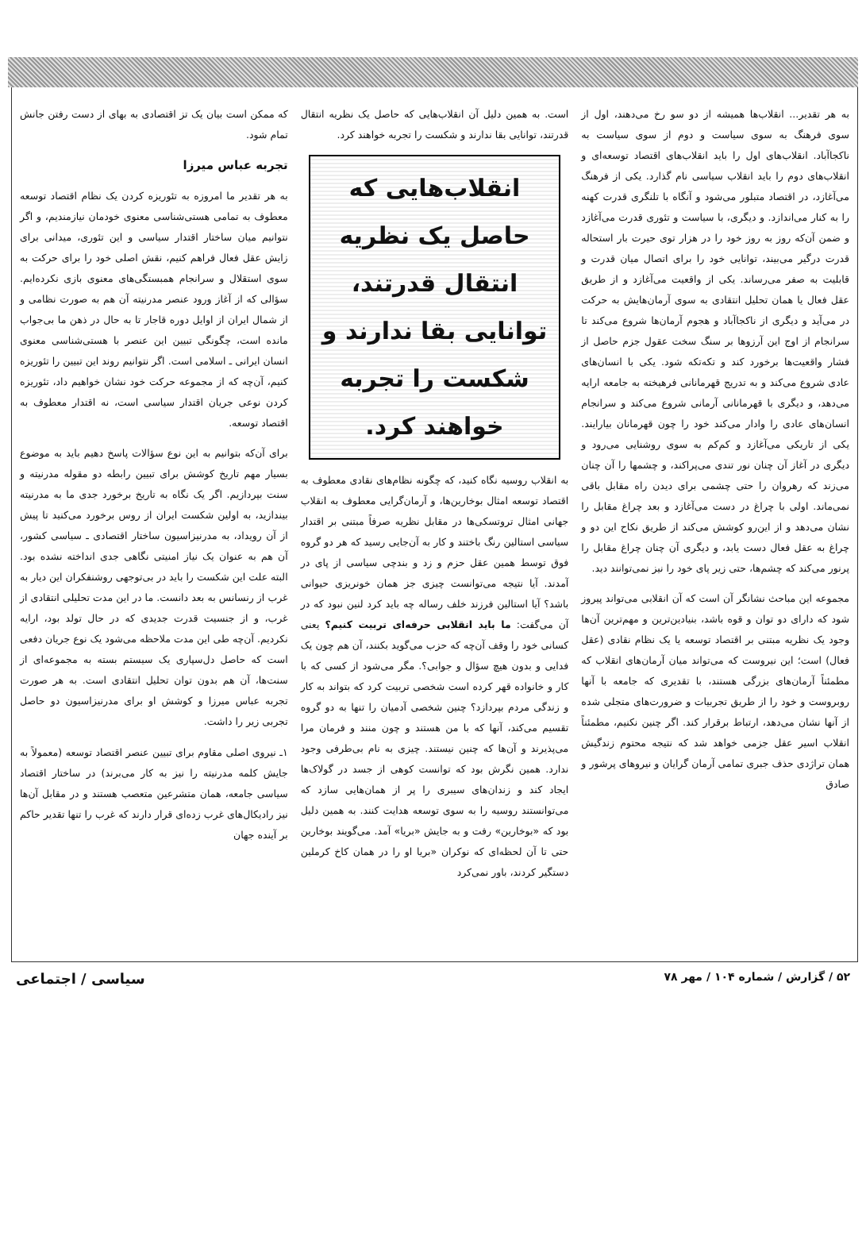به هر تقدیر... انقلاب‌ها همیشه از دو سو رخ می‌دهند، اول از سوی فرهنگ به سوی سیاست و دوم از سوی سیاست به ناکجاآباد. انقلاب‌های اول را باید انقلاب‌های اقتصاد توسعه‌ای و انقلاب‌های دوم را باید انقلاب سیاسی نام گذارد. یکی از فرهنگ می‌آغازد، در اقتصاد متبلور می‌شود و آنگاه با تلنگری قدرت کهنه را به کنار می‌اندازد. و دیگری، با سیاست و تئوری قدرت می‌آغازد و ضمن آن‌که روز به روز خود را در هزار توی حیرت بار استحاله قدرت درگیر می‌بیند، توانایی خود را برای اتصال میان قدرت و قابلیت به صفر می‌رساند. یکی از واقعیت می‌آغازد و از طریق عقل فعال یا همان تحلیل انتقادی به سوی آرمان‌هایش به حرکت در می‌آید و دیگری از ناکجاآباد و هجوم آرمان‌ها شروع می‌کند تا سرانجام از اوج این آرزوها بر سنگ سخت عقول جزم حاصل از فشار واقعیت‌ها برخورد کند و تکه‌تکه شود. یکی با انسان‌های عادی شروع می‌کند و به تدریج قهرمانانی فرهیخته به جامعه ارایه می‌دهد، و دیگری با قهرمانانی آرمانی شروع می‌کند و سرانجام انسان‌های عادی را وادار می‌کند خود را چون قهرمانان بیارایند. یکی از تاریکی می‌آغازد و کم‌کم به سوی روشنایی می‌رود و دیگری در آغاز آن چنان نور تندی می‌پراکند، و چشمها را آن چنان می‌زند که رهروان را حتی چشمی برای دیدن راه مقابل باقی نمی‌ماند. اولی با چراغ در دست می‌آغازد و بعد چراغ مقابل را نشان می‌دهد و از این‌رو کوشش می‌کند از طریق نکاح این دو و چراغ به عقل فعال دست یابد، و دیگری آن چنان چراغ مقابل را پرنور می‌کند که چشم‌ها، حتی زیر پای خود را نیز نمی‌توانند دید.
مجموعه این مباحث نشانگر آن است که آن انقلابی می‌تواند پیروز شود که دارای دو توان و قوه باشد، بنیادین‌ترین و مهم‌ترین آن‌ها وجود یک نظریه مبتنی بر اقتصاد توسعه یا یک نظام نقادی (عقل فعال) است؛ این نیروست که می‌تواند میان آرمان‌های انقلاب که مطمئناً آرمان‌های بزرگی هستند، با تقدیری که جامعه با آنها روبروست و خود را از طریق تجربیات و ضرورت‌های متجلی شده از آنها نشان می‌دهد، ارتباط برقرار کند. اگر چنین نکنیم، مطمئناً انقلاب اسیر عقل جزمی خواهد شد که نتیجه محتوم زندگیش همان تراژدی حذف جبری تمامی آرمان گرایان و نیروهای پرشور و صادق
است. به همین دلیل آن انقلاب‌هایی که حاصل یک نظریه انتقال قدرتند، توانایی بقا ندارند و شکست را تجربه خواهند کرد.
انقلاب‌هایی که حاصل یک نظریه انتقال قدرتند، توانایی بقا ندارند و شکست را تجربه خواهند کرد.
به انقلاب روسیه نگاه کنید، که چگونه نظام‌های نقادی معطوف به اقتصاد توسعه امثال بوخارین‌ها، و آرمان‌گرایی معطوف به انقلاب جهانی امثال تروتسکی‌ها در مقابل نظریه صرفاً مبتنی بر اقتدار سیاسی استالین رنگ باختند و کار به آن‌جایی رسید که هر دو گروه فوق توسط همین عقل حزم و زد و بندچی سیاسی از پای در آمدند. آیا نتیجه می‌توانست چیزی جز همان خونریزی حیوانی باشد؟ آیا استالین فرزند خلف رساله چه باید کرد لنین نبود که در آن می‌گفت: ما باید انقلابی حرفه‌ای تربیت کنیم؟ یعنی کسانی خود را وقف آن‌چه که حزب می‌گوید بکنند، آن هم چون یک فدایی و بدون هیچ سؤال و جوابی؟. مگر می‌شود از کسی که با کار و خانواده قهر کرده است شخصی تربیت کرد که بتواند به کار و زندگی مردم بپردازد؟ چنین شخصی آدمیان را تنها به دو گروه تقسیم می‌کند، آنها که با من هستند و چون منند و فرمان مرا می‌پذیرند و آن‌ها که چنین نیستند. چیزی به نام بی‌طرفی وجود ندارد. همین نگرش بود که توانست کوهی از جسد در گولاک‌ها ایجاد کند و زندان‌های سیبری را پر از همان‌هایی سازد که می‌توانستند روسیه را به سوی توسعه هدایت کنند. به همین دلیل بود که «بوخارین» رفت و به جایش «بریا» آمد. می‌گویند بوخارین حتی تا آن لحظه‌ای که نوکران «بریا او را در همان کاخ کرملین دستگیر کردند، باور نمی‌کرد
که ممکن است بیان یک تز اقتصادی به بهای از دست رفتن جانش تمام شود.
تجربه عباس میرزا
به هر تقدیر ما امروزه به تئوریزه کردن یک نظام اقتصاد توسعه معطوف به تمامی هستی‌شناسی معنوی خودمان نیازمندیم، و اگر نتوانیم میان ساختار اقتدار سیاسی و این تئوری، میدانی برای زایش عقل فعال فراهم کنیم، نقش اصلی خود را برای حرکت به سوی استقلال و سرانجام همبستگی‌های معنوی بازی نکرده‌ایم. سؤالی که از آغاز ورود عنصر مدرنیته آن هم به صورت نظامی و از شمال ایران از اوایل دوره قاجار تا به حال در ذهن ما بی‌جواب مانده است، چگونگی تبیین این عنصر با هستی‌شناسی معنوی انسان ایرانی ـ اسلامی است. اگر نتوانیم روند این تبیین را تئوریزه کنیم، آن‌چه که از مجموعه حرکت خود نشان خواهیم داد، تئوریزه کردن نوعی جریان اقتدار سیاسی است، نه اقتدار معطوف به اقتصاد توسعه.
برای آن‌که بتوانیم به این نوع سؤالات پاسخ دهیم باید به موضوع بسیار مهم تاریخ کوشش برای تبیین رابطه دو مقوله مدرنیته و سنت بپردازیم. اگر یک نگاه به تاریخ برخورد جدی ما به مدرنیته بیندازید، به اولین شکست ایران از روس برخورد می‌کنید تا پیش از آن رویداد، به مدرنیزاسیون ساختار اقتصادی ـ سیاسی کشور، آن هم به عنوان یک نیاز امنیتی نگاهی جدی انداخته نشده بود. البته علت این شکست را باید در بی‌توجهی روشنفکران این دیار به غرب از رنسانس به بعد دانست. ما در این مدت تحلیلی انتقادی از غرب، و از جنسیت قدرت جدیدی که در حال تولد بود، ارایه نکردیم. آن‌چه طی این مدت ملاحظه می‌شود یک نوع جریان دفعی است که حاصل دل‌سپاری یک سیستم بسته به مجموعه‌ای از سنت‌ها، آن هم بدون توان تحلیل انتقادی است. به هر صورت تجربه عباس میرزا و کوشش او برای مدرنیزاسیون دو حاصل تجربی زیر را داشت.
۱ـ نیروی اصلی مقاوم برای تبیین عنصر اقتصاد توسعه (معمولاً به جایش کلمه مدرنیته را نیز به کار می‌برند) در ساختار اقتصاد سیاسی جامعه، همان متشرعین متعصب هستند و در مقابل آن‌ها نیز رادیکال‌های غرب زده‌ای قرار دارند که غرب را تنها تقدیر حاکم بر آینده جهان
۵۲ / گزارش / شماره ۱۰۴ / مهر ۷۸ سیاسی / اجتماعی